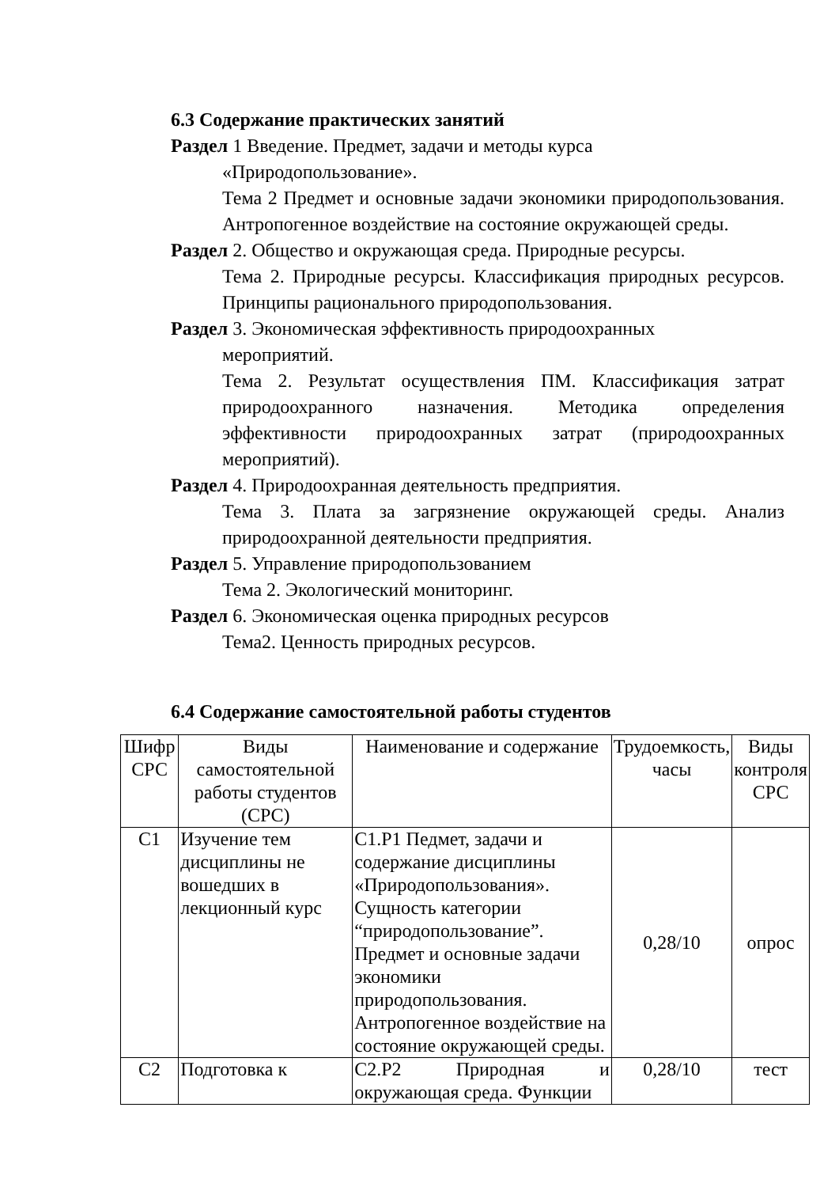6.3 Содержание практических занятий
Раздел 1 Введение. Предмет, задачи и методы курса
«Природопользование».
Тема 2 Предмет и основные задачи экономики природопользования. Антропогенное воздействие на состояние окружающей среды.
Раздел 2. Общество и окружающая среда. Природные ресурсы.
Тема 2. Природные ресурсы. Классификация природных ресурсов. Принципы рационального природопользования.
Раздел 3. Экономическая эффективность природоохранных
мероприятий.
Тема 2. Результат осуществления ПМ. Классификация затрат природоохранного назначения. Методика определения эффективности природоохранных затрат (природоохранных мероприятий).
Раздел 4. Природоохранная деятельность предприятия.
Тема 3. Плата за загрязнение окружающей среды. Анализ природоохранной деятельности предприятия.
Раздел 5. Управление природопользованием
Тема 2. Экологический мониторинг.
Раздел 6. Экономическая оценка природных ресурсов
Тема2. Ценность природных ресурсов.
6.4 Содержание самостоятельной работы студентов
| Шифр СРС | Виды самостоятельной работы студентов (СРС) | Наименование и содержание | Трудоемкость, часы | Виды контроля СРС |
| --- | --- | --- | --- | --- |
| С1 | Изучение тем дисциплины не вошедших в лекционный курс | С1.Р1 Педмет, задачи и содержание дисциплины «Природопользования». Сущность категории “природопользование”. Предмет и основные задачи экономики природопользования. Антропогенное воздействие на состояние окружающей среды. | 0,28/10 | опрос |
| С2 | Подготовка к | С2.Р2 Природная и окружающая среда. Функции | 0,28/10 | тест |